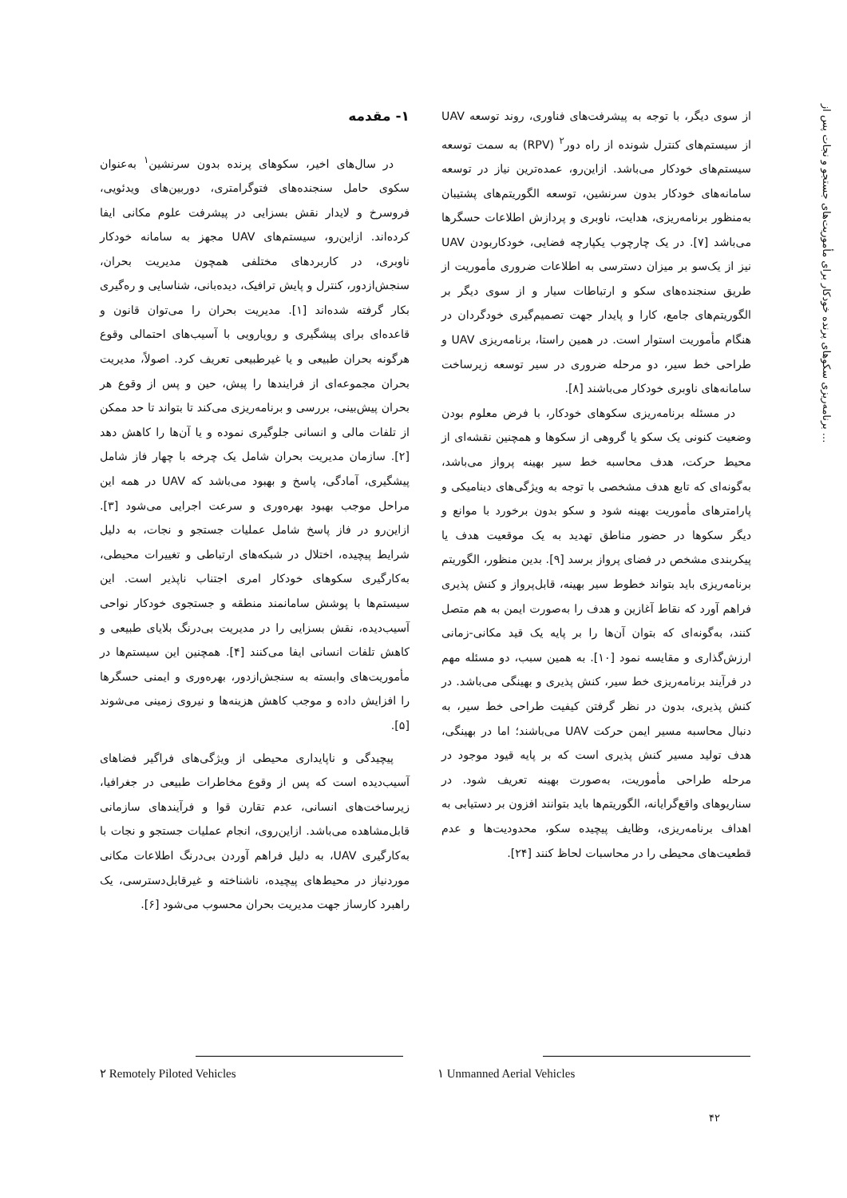برنامه‌ریزی سکوهای پرنده خودکار برای مأموریت‌های جستجو و نجات پس از ...
۱- مقدمه
در سال‌های اخیر، سکوهای پرنده بدون سرنشین<sup>۱</sup> به‌عنوان سکوی حامل سنجنده‌های فتوگرامتری، دوربین‌های ویدئویی، فروسرخ و لایدار نقش بسزایی در پیشرفت علوم مکانی ایفا کرده‌اند. ازاین‌رو، سیستم‌های UAV مجهز به سامانه خودکار ناوبری، در کاربردهای مختلفی همچون مدیریت بحران، سنجش‌ازدور، کنترل و پایش ترافیک، دیده‌بانی، شناسایی و ره‌گیری بکار گرفته شده‌اند [۱]. مدیریت بحران را می‌توان قانون و قاعده‌ای برای پیشگیری و رویارویی با آسیب‌های احتمالی وقوع هرگونه بحران طبیعی و یا غیرطبیعی تعریف کرد. اصولاً، مدیریت بحران مجموعه‌ای از فرایندها را پیش، حین و پس از وقوع هر بحران پیش‌بینی، بررسی و برنامه‌ریزی می‌کند تا بتواند تا حد ممکن از تلفات مالی و انسانی جلوگیری نموده و یا آن‌ها را کاهش دهد [۲]. سازمان مدیریت بحران شامل یک چرخه با چهار فاز شامل پیشگیری، آمادگی، پاسخ و بهبود می‌باشد که UAV در همه این مراحل موجب بهبود بهره‌وری و سرعت اجرایی می‌شود [۳]. ازاین‌رو در فاز پاسخ شامل عملیات جستجو و نجات، به دلیل شرایط پیچیده، اختلال در شبکه‌های ارتباطی و تغییرات محیطی، به‌کارگیری سکوهای خودکار امری اجتناب ناپذیر است. این سیستم‌ها با پوشش سامانمند منطقه و جستجوی خودکار نواحی آسیب‌دیده، نقش بسزایی را در مدیریت بی‌درنگ بلایای طبیعی و کاهش تلفات انسانی ایفا می‌کنند [۴]. همچنین این سیستم‌ها در مأموریت‌های وابسته به سنجش‌ازدور، بهره‌وری و ایمنی حسگرها را افزایش داده و موجب کاهش هزینه‌ها و نیروی زمینی می‌شوند [۵].
پیچیدگی و ناپایداری محیطی از ویژگی‌های فراگیر فضاهای آسیب‌دیده است که پس از وقوع مخاطرات طبیعی در جغرافیا، زیرساخت‌های انسانی، عدم تقارن قوا و فرآیندهای سازمانی قابل‌مشاهده می‌باشد. ازاین‌روی، انجام عملیات جستجو و نجات با به‌کارگیری UAV، به دلیل فراهم آوردن بی‌درنگ اطلاعات مکانی موردنیاز در محیط‌های پیچیده، ناشناخته و غیرقابل‌دسترسی، یک راهبرد کارساز جهت مدیریت بحران محسوب می‌شود [۶].
از سوی دیگر، با توجه به پیشرفت‌های فناوری، روند توسعه UAV از سیستم‌های کنترل شونده از راه دور<sup>۲</sup> (RPV) به سمت توسعه سیستم‌های خودکار می‌باشد. ازاین‌رو، عمده‌ترین نیاز در توسعه سامانه‌های خودکار بدون سرنشین، توسعه الگوریتم‌های پشتیبان به‌منظور برنامه‌ریزی، هدایت، ناوبری و پردازش اطلاعات حسگرها می‌باشد [۷]. در یک چارچوب یکپارچه فضایی، خودکاربودن UAV نیز از یک‌سو بر میزان دسترسی به اطلاعات ضروری مأموریت از طریق سنجنده‌های سکو و ارتباطات سیار و از سوی دیگر بر الگوریتم‌های جامع، کارا و پایدار جهت تصمیم‌گیری خودگردان در هنگام مأموریت استوار است. در همین راستا، برنامه‌ریزی UAV و طراحی خط سیر، دو مرحله ضروری در سیر توسعه زیرساخت سامانه‌های ناوبری خودکار می‌باشند [۸].
در مسئله برنامه‌ریزی سکوهای خودکار، با فرض معلوم بودن وضعیت کنونی یک سکو یا گروهی از سکوها و همچنین نقشه‌ای از محیط حرکت، هدف محاسبه خط سیر بهینه پرواز می‌باشد، به‌گونه‌ای که تابع هدف مشخصی با توجه به ویژگی‌های دینامیکی و پارامترهای مأموریت بهینه شود و سکو بدون برخورد با موانع و دیگر سکوها در حضور مناطق تهدید به یک موقعیت هدف یا پیکربندی مشخص در فضای پرواز برسد [۹]. بدین منظور، الگوریتم برنامه‌ریزی باید بتواند خطوط سیر بهینه، قابل‌پرواز و کنش پذیری فراهم آورد که نقاط آغازین و هدف را به‌صورت ایمن به هم متصل کنند، به‌گونه‌ای که بتوان آن‌ها را بر پایه یک قید مکانی-زمانی ارزش‌گذاری و مقایسه نمود [۱۰]. به همین سبب، دو مسئله مهم در فرآیند برنامه‌ریزی خط سیر، کنش پذیری و بهینگی می‌باشد. در کنش پذیری، بدون در نظر گرفتن کیفیت طراحی خط سیر، به دنبال محاسبه مسیر ایمن حرکت UAV می‌باشند؛ اما در بهینگی، هدف تولید مسیر کنش پذیری است که بر پایه قیود موجود در مرحله طراحی مأموریت، به‌صورت بهینه تعریف شود. در سناریوهای واقع‌گرایانه، الگوریتم‌ها باید بتوانند افزون بر دستیابی به اهداف برنامه‌ریزی، وظایف پیچیده سکو، محدودیت‌ها و عدم قطعیت‌های محیطی را در محاسبات لحاظ کنند [۲۴].
۱ Unmanned Aerial Vehicles
۲ Remotely Piloted Vehicles
۴۲